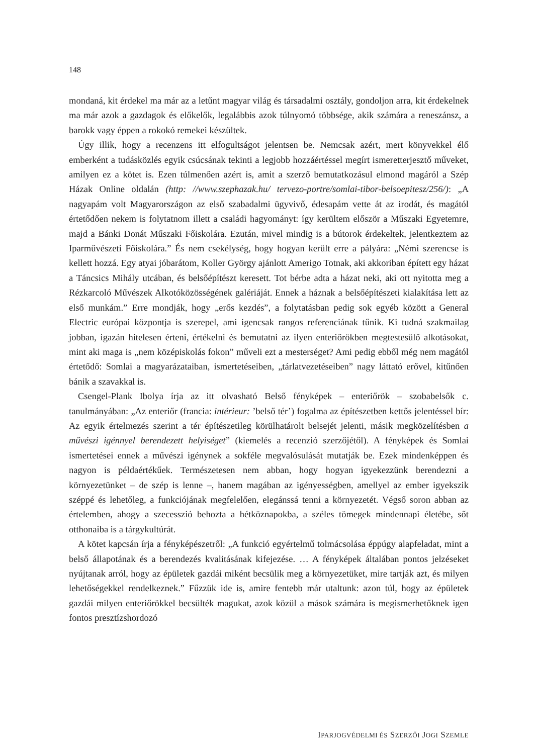148
mondaná, kit érdekel ma már az a letűnt magyar világ és társadalmi osztály, gondoljon arra, kit érdekelnek ma már azok a gazdagok és előkelők, legalábbis azok túlnyomó többsége, akik számára a reneszánsz, a barokk vagy éppen a rokokó remekei készültek.
Úgy illik, hogy a recenzens itt elfogultságot jelentsen be. Nemcsak azért, mert könyvekkel élő emberként a tudásközlés egyik csúcsának tekinti a legjobb hozzáértéssel megírt ismeretterjesztő műveket, amilyen ez a kötet is. Ezen túlmenően azért is, amit a szerző bemutatkozásul elmond magáról a Szép Házak Online oldalán (http: //www.szephazak.hu/ tervezo-portre/somlai-tibor-belsoepitesz/256/): „A nagyapám volt Magyarországon az első szabadalmi ügyvivő, édesapám vette át az irodát, és magától értetődően nekem is folytatnom illett a családi hagyományt: így kerültem először a Műszaki Egyetemre, majd a Bánki Donát Műszaki Főiskolára. Ezután, mivel mindig is a bútorok érdekeltek, jelentkeztem az Iparművészeti Főiskolára.” És nem csekélység, hogy hogyan került erre a pályára: „Némi szerencse is kellett hozzá. Egy atyai jóbarátom, Koller György ajánlott Amerigo Totnak, aki akkoriban épített egy házat a Táncsics Mihály utcában, és belsőépítészt keresett. Tot bérbe adta a házat neki, aki ott nyitotta meg a Rézkarcoló Művészek Alkotóközösségének galériáját. Ennek a háznak a belsőépítészeti kialakítása lett az első munkám.” Erre mondják, hogy „erős kezdés”, a folytatásban pedig sok egyéb között a General Electric európai központja is szerepel, ami igencsak rangos referenciának tűnik. Ki tudná szakmailag jobban, igazán hitelesen érteni, értékelni és bemutatni az ilyen enteriőrökben megtestesülő alkotásokat, mint aki maga is „nem középiskolás fokon” műveli ezt a mesterséget? Ami pedig ebből még nem magától értetődő: Somlai a magyarázataiban, ismertetéseiben, „tárlatvezetéseiben” nagy láttató erővel, kitűnően bánik a szavakkal is.
Csengel-Plank Ibolya írja az itt olvasható Belső fényképek – enteriőrök – szobabelsők c. tanulmányában: „Az enteriőr (francia: intérieur: ’belső tér’) fogalma az építészetben kettős jelentéssel bír: Az egyik értelmezés szerint a tér építészetileg körülhatárolt belsejét jelenti, másik megközelítésben a művészi igénnyel berendezett helyiséget” (kiemelés a recenzió szerzőjétől). A fényképek és Somlai ismertetései ennek a művészi igénynek a sokféle megvalósulását mutatják be. Ezek mindenképpen és nagyon is példaértékűek. Természetesen nem abban, hogy hogyan igyekezzünk berendezni a környezetünket – de szép is lenne –, hanem magában az igényességben, amellyel az ember igyekszik széppé és lehetőleg, a funkciójának megfelelően, elegánssá tenni a környezetét. Végső soron abban az értelemben, ahogy a szecesszió behozta a hétköznapokba, a széles tömegek mindennapi életébe, sőt otthonaiba is a tárgykultúrát.
A kötet kapcsán írja a fényképészetről: „A funkció egyértelmű tolmácsolása éppúgy alapfeladat, mint a belső állapotának és a berendezés kvalitásának kifejezése. … A fényképek általában pontos jelzéseket nyújtanak arról, hogy az épületek gazdái miként becsülik meg a környezetüket, mire tartják azt, és milyen lehetőségekkel rendelkeznek.” Fűzzük ide is, amire fentebb már utaltunk: azon túl, hogy az épületek gazdái milyen enteriőrökkel becsülték magukat, azok közül a mások számára is megismerhetőknek igen fontos presztízshordozó
IPARJOGVÉDELMI ÉS SZERZŐI JOGI SZEMLE